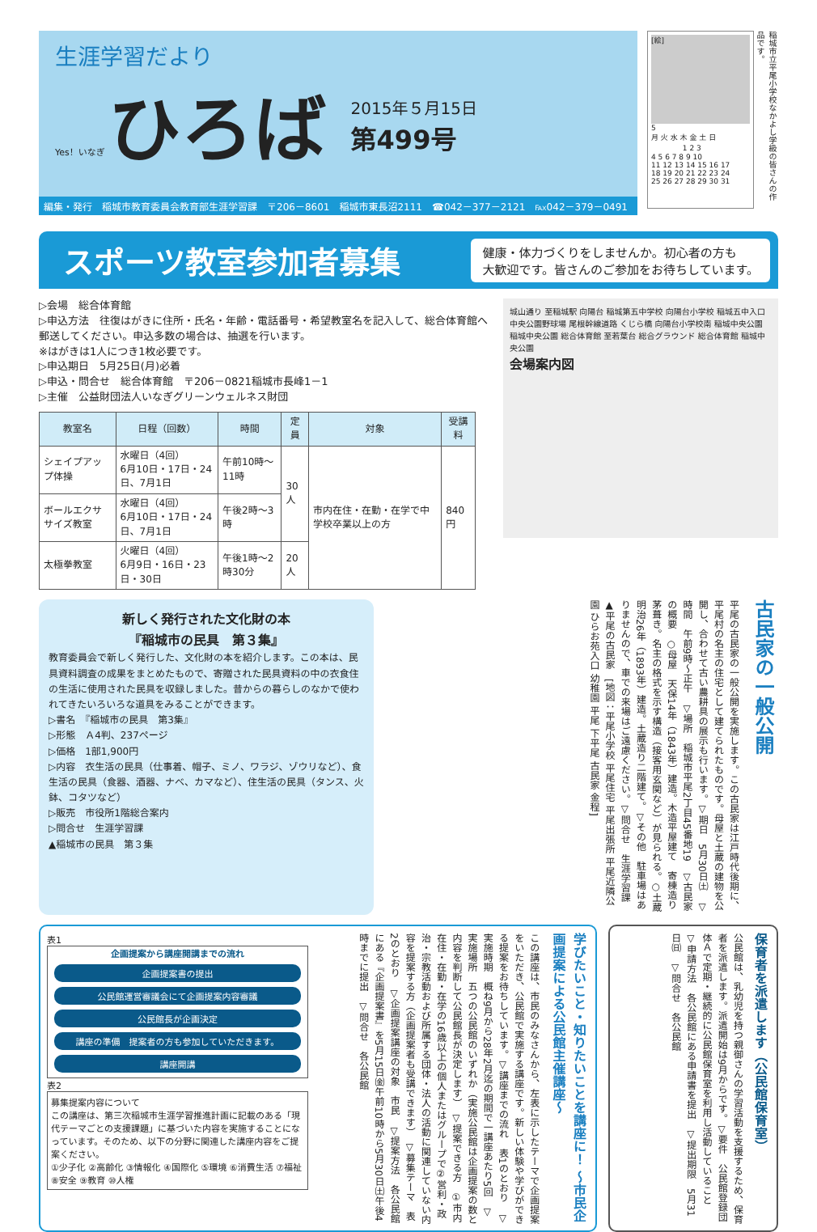生涯学習だより
Yes！いなぎ ひろば 2015年５月15日
第499号
編集・発行　稲城市教育委員会教育部生涯学習課　〒206－8601　稲城市東長沼2111　☎042－377－2121　℻042－379－0491
[絵]
5
月 火 水 木 金 土 日
　　　　 1 2 3
4 5 6 7 8 9 10
11 12 13 14 15 16 17
18 19 20 21 22 23 24
25 26 27 28 29 30 31
稲城市立平尾小学校なかよし学級の皆さんの作品です。
スポーツ教室参加者募集
健康・体力づくりをしませんか。初心者の方も
大歓迎です。皆さんのご参加をお待ちしています。
▷会場　総合体育館
▷申込方法　往復はがきに住所・氏名・年齢・電話番号・希望教室名を記入して、総合体育館へ郵送してください。申込多数の場合は、抽選を行います。
※はがきは1人につき1枚必要です。
▷申込期日　5月25日(月)必着
▷申込・問合せ　総合体育館　〒206－0821稲城市長峰1－1
▷主催　公益財団法人いなぎグリーンウェルネス財団
| 教室名 | 日程（回数） | 時間 | 定員 | 対象 | 受講料 |
| --- | --- | --- | --- | --- | --- |
| シェイプアップ体操 | 水曜日（4回） 6月10日・17日・24日、7月1日 | 午前10時～11時 | 30人 | 市内在住・在勤・在学で中学校卒業以上の方 | 840円 |
| ボールエクササイズ教室 | 水曜日（4回） 6月10日・17日・24日、7月1日 | 午後2時～3時 | | | |
| 太極拳教室 | 火曜日（4回） 6月9日・16日・23日・30日 | 午後1時～2時30分 | 20人 | | |
城山通り 至稲城駅 向陽台 稲城第五中学校 向陽台小学校 稲城五中入口 中央公園野球場 尾根幹線道路 くじら橋 向陽台小学校南 稲城中央公園 稲城中央公園 総合体育館 至若葉台 総合グラウンド 総合体育館 稲城中央公園
会場案内図
新しく発行された文化財の本
『稲城市の民具　第３集』
教育委員会で新しく発行した、文化財の本を紹介します。この本は、民具資料調査の成果をまとめたもので、寄贈された民具資料の中の衣食住の生活に使用された民具を収録しました。昔からの暮らしのなかで使われてきたいろいろな道具をみることができます。
▷書名　『稲城市の民具　第3集』
▷形態　Ａ4判、237ページ
▷価格　1部1,900円
▷内容　衣生活の民具（仕事着、帽子、ミノ、ワラジ、ゾウリなど）、食生活の民具（食器、酒器、ナベ、カマなど）、住生活の民具（タンス、火鉢、コタツなど）
▷販売　市役所1階総合案内
▷問合せ　生涯学習課
▲稲城市の民具　第３集
古民家の一般公開
平尾の古民家の一般公開を実施します。この古民家は江戸時代後期に、平尾村の名主の住宅として建てられたものです。母屋と土蔵の建物を公開し、合わせて古い農耕具の展示も行います。▽期日　5月30日㈯　▽時間　午前9時～正午　▽場所　稲城市平尾2丁目45番地19　▽古民家の概要　○母屋　天保14年（1843年）建造。木造平屋建て　寄棟造り茅葺き。名主の格式を示す構造（接客用玄関など）が見られる。○土蔵　明治26年（1893年）建造。土蔵造り二階建て。▽その他　駐車場はありませんので、車での来場はご遠慮ください。▽問合せ　生涯学習課　▲平尾の古民家　[地図：平尾小学校 平尾住宅 平尾出張所 平尾近隣公園 ひらお苑入口 幼稚園 平尾 下平尾 古民家 金程]
学びたいこと・知りたいことを講座に！ ～市民企画提案による公民館主催講座～
この講座は、市民のみなさんから、左表に示したテーマで企画提案をいただき、公民館で実施する講座です。新しい体験や学びができる提案をお待ちしています。▽講座までの流れ　表1のとおり　▽実施時期　概ね9月から28年2月迄の期間で一講座あたり5回　▽実施場所　五つの公民館のいずれか（実施公民館は企画提案の数と内容を判断して公民館長が決定します）　▽提案できる方　①市内在住・在勤・在学の16歳以上の個人またはグループで②営利・政治・宗教活動および所属する団体・法人の活動に関連していない内容を提案する方（企画提案者も受講できます）　▽募集テーマ　表2のとおり　▽企画提案講座の対象　市民　▽提案方法　各公民館にある『企画提案書』を5月15日㈮午前10時から5月30日㈯午後4時までに提出　▽問合せ　各公民館
表1
企画提案から講座開講までの流れ
企画提案書の提出
公民館運営審議会にて企画提案内容審議
公民館長が企画決定
講座の準備　提案者の方も参加していただきます。
講座開講
表2
募集提案内容について
この講座は、第三次稲城市生涯学習推進計画に記載のある「現代テーマごとの支援課題」に基づいた内容を実施することになっています。そのため、以下の分野に関連した講座内容をご提案ください。
①少子化 ②高齢化 ③情報化 ④国際化 ⑤環境 ⑥消費生活 ⑦福祉 ⑧安全 ⑨教育 ⑩人権
保育者を派遣します（公民館保育室）
公民館は、乳幼児を持つ親御さんの学習活動を支援するため、保育者を派遣します。派遣開始は9月からです。▽要件　公民館登録団体Ａで定期・継続的に公民館保育室を利用し活動していること　▽申請方法　各公民館にある申請書を提出　▽提出期限　5月31日㈰　▽問合せ　各公民館